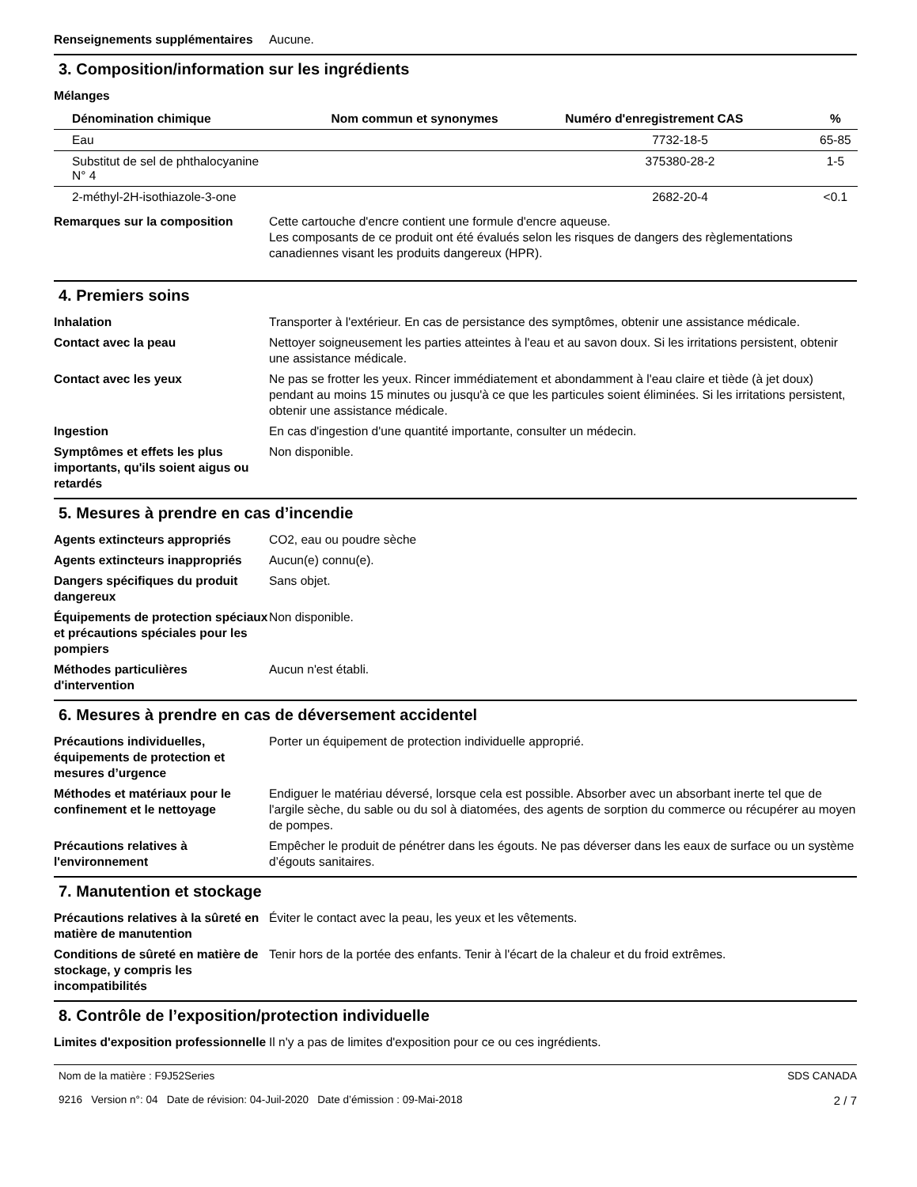Renseignements supplémentaires
Aucune.
3. Composition/information sur les ingrédients
Mélanges
| Dénomination chimique | Nom commun et synonymes | Numéro d'enregistrement CAS | % |
| --- | --- | --- | --- |
| Eau | | 7732-18-5 | 65-85 |
| Substitut de sel de phthalocyanine N° 4 | | 375380-28-2 | 1-5 |
| 2-méthyl-2H-isothiazole-3-one | | 2682-20-4 | <0.1 |
Remarques sur la composition Cette cartouche d'encre contient une formule d'encre aqueuse.
Les composants de ce produit ont été évalués selon les risques de dangers des règlementations canadiennes visant les produits dangereux (HPR).
4. Premiers soins
Inhalation Transporter à l'extérieur. En cas de persistance des symptômes, obtenir une assistance médicale.
Contact avec la peau Nettoyer soigneusement les parties atteintes à l'eau et au savon doux. Si les irritations persistent, obtenir une assistance médicale.
Contact avec les yeux Ne pas se frotter les yeux. Rincer immédiatement et abondamment à l'eau claire et tiède (à jet doux) pendant au moins 15 minutes ou jusqu'à ce que les particules soient éliminées. Si les irritations persistent, obtenir une assistance médicale.
Ingestion En cas d'ingestion d'une quantité importante, consulter un médecin.
Symptômes et effets les plus importants, qu'ils soient aigus ou retardés
Non disponible.
5. Mesures à prendre en cas d’incendie
Agents extincteurs appropriés CO2, eau ou poudre sèche
Agents extincteurs inappropriés
Aucun(e) connu(e).
Dangers spécifiques du produit dangereux
Sans objet.
Équipements de protection spéciaux et précautions spéciales pour les pompiers
Non disponible.
Méthodes particulières d'intervention
Aucun n'est établi.
6. Mesures à prendre en cas de déversement accidentel
Précautions individuelles, équipements de protection et mesures d’urgence
Porter un équipement de protection individuelle approprié.
Méthodes et matériaux pour le confinement et le nettoyage
Endiguer le matériau déversé, lorsque cela est possible. Absorber avec un absorbant inerte tel que de l'argile sèche, du sable ou du sol à diatomées, des agents de sorption du commerce ou récupérer au moyen de pompes.
Précautions relatives à l'environnement
Empêcher le produit de pénétrer dans les égouts. Ne pas déverser dans les eaux de surface ou un système d’égouts sanitaires.
7. Manutention et stockage
Précautions relatives à la sûreté en matière de manutention
Éviter le contact avec la peau, les yeux et les vêtements.
Conditions de sûreté en matière de stockage, y compris les incompatibilités
Tenir hors de la portée des enfants. Tenir à l'écart de la chaleur et du froid extrêmes.
8. Contrôle de l’exposition/protection individuelle
Limites d'exposition professionnelle
Il n'y a pas de limites d'exposition pour ce ou ces ingrédients.
Nom de la matière : F9J52Series
9216 Version n°: 04 Date de révision: 04-Juil-2020 Date d’émission : 09-Mai-2018
SDS CANADA
2 / 7